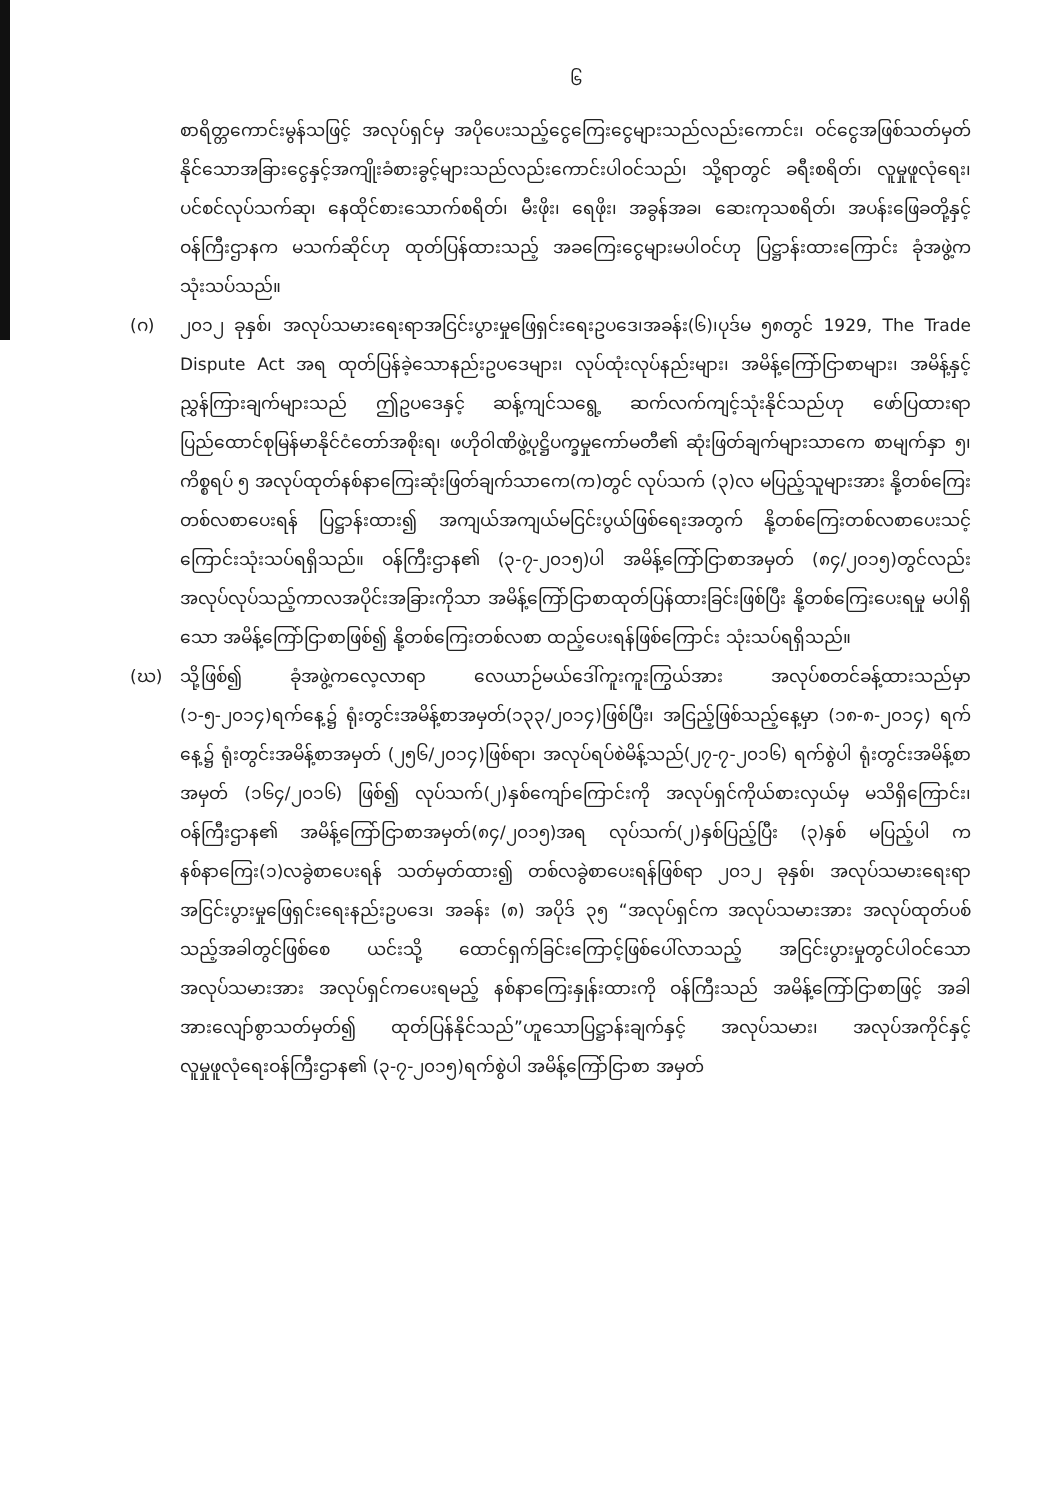၆
စာရိတ္တကောင်းမွန်သဖြင့် အလုပ်ရှင်မှ အပိုပေးသည့်ငွေကြေးငွေများသည်လည်းကောင်း၊ ဝင်ငွေအဖြစ်သတ်မှတ်နိုင်သောအခြားငွေနှင့်အကျိုးခံစားခွင့်များသည်လည်းကောင်းပါဝင်သည်၊ သို့ရာတွင် ခရီးစရိတ်၊ လူမှုဖူလုံရေး၊ ပင်စင်လုပ်သက်ဆု၊ နေထိုင်စားသောက်စရိတ်၊ မီးဖိုး၊ ရေဖိုး၊ အခွန်အခ၊ ဆေးကုသစရိတ်၊ အပန်းဖြေခတို့နှင့် ဝန်ကြီးဌာနက မသက်ဆိုင်ဟု ထုတ်ပြန်ထားသည့် အခကြေးငွေများမပါဝင်ဟု ပြဋ္ဌာန်းထားကြောင်း ခုံအဖွဲ့က သုံးသပ်သည်။
(ဂ) ၂၀၁၂ ခုနှစ်၊ အလုပ်သမားရေးရာအငြင်းပွားမှုဖြေရှင်းရေးဥပဒေ၊အခန်း(၆)၊ပုဒ်မ ၅၈တွင် 1929, The Trade Dispute Act အရ ထုတ်ပြန်ခဲ့သောနည်းဥပဒေများ၊ လုပ်ထုံးလုပ်နည်းများ၊ အမိန့်ကြော်ငြာစာများ၊ အမိန့်နှင့်ညွှန်ကြားချက်များသည် ဤဥပဒေနှင့် ဆန့်ကျင်သရွေ့ ဆက်လက်ကျင့်သုံးနိုင်သည်ဟု ဖော်ပြထားရာ ပြည်ထောင်စုမြန်မာနိုင်ငံတော်အစိုးရ၊ ဖဟိုဝါဏိဖွဲ့ပုဋ္ဌိပက္ခမှုကော်မတီ၏ ဆုံးဖြတ်ချက်များသာကေ စာမျက်နှာ ၅၊ ကိစ္စရပ် ၅ အလုပ်ထုတ်နစ်နာကြေးဆုံးဖြတ်ချက်သာကေ(က)တွင် လုပ်သက် (၃)လ မပြည့်သူများအား နို့တစ်ကြေးတစ်လစာပေးရန် ပြဋ္ဌာန်းထား၍ အကျယ်အကျယ်မငြင်းပွယ်ဖြစ်ရေးအတွက် နို့တစ်ကြေးတစ်လစာပေးသင့်ကြောင်းသုံးသပ်ရရှိသည်။ ဝန်ကြီးဌာန၏ (၃-၇-၂၀၁၅)ပါ အမိန့်ကြော်ငြာစာအမှတ် (၈၄/၂၀၁၅)တွင်လည်း အလုပ်လုပ်သည့်ကာလအပိုင်းအခြားကိုသာ အမိန့်ကြော်ငြာစာထုတ်ပြန်ထားခြင်းဖြစ်ပြီး နို့တစ်ကြေးပေးရမှု မပါရှိသော အမိန့်ကြော်ငြာစာဖြစ်၍ နို့တစ်ကြေးတစ်လစာ ထည့်ပေးရန်ဖြစ်ကြောင်း သုံးသပ်ရရှိသည်။
(ဃ) သို့ဖြစ်၍ ခုံအဖွဲ့ကလေ့လာရာ လေယာဉ်မယ်ဒေါ်ကူးကူးကြွယ်အား အလုပ်စတင်ခန့်ထားသည်မှာ (၁-၅-၂၀၁၄)ရက်နေ့၌ ရုံးတွင်းအမိန့်စာအမှတ်(၁၃၃/၂၀၁၄)ဖြစ်ပြီး၊ အငြည့်ဖြစ်သည့်နေ့မှာ (၁၈-၈-၂၀၁၄) ရက်နေ့၌ ရုံးတွင်းအမိန့်စာအမှတ် (၂၅၆/၂၀၁၄)ဖြစ်ရာ၊ အလုပ်ရပ်စဲမိန့်သည်(၂၇-၇-၂၀၁၆) ရက်စွဲပါ ရုံးတွင်းအမိန့်စာအမှတ် (၁၆၄/၂၀၁၆) ဖြစ်၍ လုပ်သက်(၂)နှစ်ကျော်ကြောင်းကို အလုပ်ရှင်ကိုယ်စားလှယ်မှ မသိရှိကြောင်း၊ ဝန်ကြီးဌာန၏ အမိန့်ကြော်ငြာစာအမှတ်(၈၄/၂၀၁၅)အရ လုပ်သက်(၂)နှစ်ပြည့်ပြီး (၃)နှစ် မပြည့်ပါ က နစ်နာကြေး(၁)လခွဲစာပေးရန် သတ်မှတ်ထား၍ တစ်လခွဲစာပေးရန်ဖြစ်ရာ ၂၀၁၂ ခုနှစ်၊ အလုပ်သမားရေးရာအငြင်းပွားမှုဖြေရှင်းရေးနည်းဥပဒေ၊ အခန်း (၈) အပိုဒ် ၃၅ “အလုပ်ရှင်က အလုပ်သမားအား အလုပ်ထုတ်ပစ်သည့်အခါတွင်ဖြစ်စေ ယင်းသို့ ထောင်ရှက်ခြင်းကြောင့်ဖြစ်ပေါ်လာသည့် အငြင်းပွားမှုတွင်ပါဝင်သော အလုပ်သမားအား အလုပ်ရှင်ကပေးရမည့် နစ်နာကြေးနှုန်းထားကို ဝန်ကြီးသည် အမိန့်ကြော်ငြာစာဖြင့် အခါအားလျော်စွာသတ်မှတ်၍ ထုတ်ပြန်နိုင်သည်”ဟူသောပြဋ္ဌာန်းချက်နှင့် အလုပ်သမား၊ အလုပ်အကိုင်နှင့်လူမှုဖူလုံရေးဝန်ကြီးဌာန၏ (၃-၇-၂၀၁၅)ရက်စွဲပါ အမိန့်ကြော်ငြာစာ အမှတ်